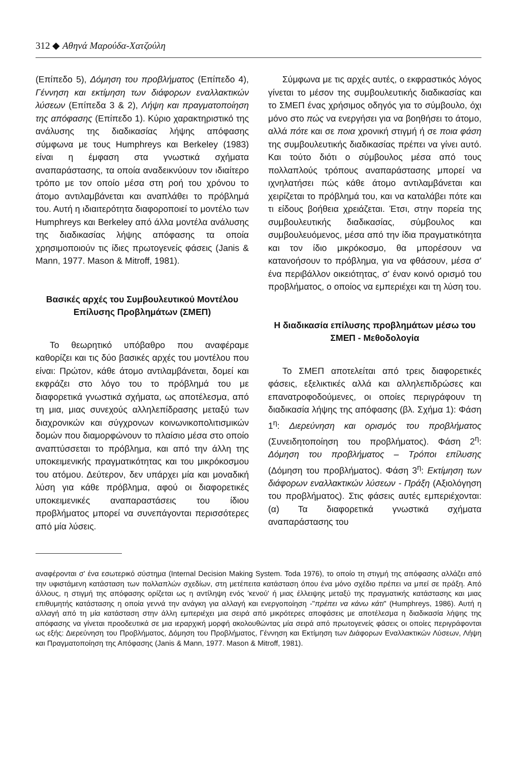312 ◆ Αθηνά Μαρούδα-Χατζούλη
(Επίπεδο 5), Δόμηση του προβλήματος (Επίπεδο 4), Γέννηση και εκτίμηση των διάφορων εναλλακτικών λύσεων (Επίπεδα 3 & 2), Λήψη και πραγματοποίηση της απόφασης (Επίπεδο 1). Κύριο χαρακτηριστικό της ανάλυσης της διαδικασίας λήψης απόφασης σύμφωνα με τους Humphreys και Berkeley (1983) είναι η έμφαση στα γνωστικά σχήματα αναπαράστασης, τα οποία αναδεικνύουν τον ιδιαίτερο τρόπο με τον οποίο μέσα στη ροή του χρόνου το άτομο αντιλαμβάνεται και αναπλάθει το πρόβλημά του. Αυτή η ιδιαιτερότητα διαφοροποιεί το μοντέλο των Humphreys και Berkeley από άλλα μοντέλα ανάλυσης της διαδικασίας λήψης απόφασης τα οποία χρησιμοποιούν τις ίδιες πρωτογενείς φάσεις (Janis & Mann, 1977. Mason & Mitroff, 1981).
Βασικές αρχές του Συμβουλευτικού Μοντέλου Επίλυσης Προβλημάτων (ΣΜΕΠ)
Το θεωρητικό υπόβαθρο που αναφέραμε καθορίζει και τις δύο βασικές αρχές του μοντέλου που είναι: Πρώτον, κάθε άτομο αντιλαμβάνεται, δομεί και εκφράζει στο λόγο του το πρόβλημά του με διαφορετικά γνωστικά σχήματα, ως αποτέλεσμα, από τη μια, μιας συνεχούς αλληλεπίδρασης μεταξύ των διαχρονικών και σύγχρονων κοινωνικοπολιτισμικών δομών που διαμορφώνουν το πλαίσιο μέσα στο οποίο αναπτύσσεται το πρόβλημα, και από την άλλη της υποκειμενικής πραγματικότητας και του μικρόκοσμου του ατόμου. Δεύτερον, δεν υπάρχει μία και μοναδική λύση για κάθε πρόβλημα, αφού οι διαφορετικές υποκειμενικές αναπαραστάσεις του ίδιου προβλήματος μπορεί να συνεπάγονται περισσότερες από μία λύσεις.
Σύμφωνα με τις αρχές αυτές, ο εκφραστικός λόγος γίνεται το μέσον της συμβουλευτικής διαδικασίας και το ΣΜΕΠ ένας χρήσιμος οδηγός για το σύμβουλο, όχι μόνο στο πώς να ενεργήσει για να βοηθήσει το άτομο, αλλά πότε και σε ποια χρονική στιγμή ή σε ποια φάση της συμβουλευτικής διαδικασίας πρέπει να γίνει αυτό. Και τούτο διότι ο σύμβουλος μέσα από τους πολλαπλούς τρόπους αναπαράστασης μπορεί να ιχνηλατήσει πώς κάθε άτομο αντιλαμβάνεται και χειρίζεται το πρόβλημά του, και να καταλάβει πότε και τι είδους βοήθεια χρειάζεται. Έτσι, στην πορεία της συμβουλευτικής διαδικασίας, σύμβουλος και συμβουλευόμενος, μέσα από την ίδια πραγματικότητα και τον ίδιο μικρόκοσμο, θα μπορέσουν να κατανοήσουν το πρόβλημα, για να φθάσουν, μέσα σ' ένα περιβάλλον οικειότητας, σ' έναν κοινό ορισμό του προβλήματος, ο οποίος να εμπεριέχει και τη λύση του.
Η διαδικασία επίλυσης προβλημάτων μέσω του ΣΜΕΠ - Μεθοδολογία
Το ΣΜΕΠ αποτελείται από τρεις διαφορετικές φάσεις, εξελικτικές αλλά και αλληλεπιδρώσες και επανατροφοδούμενες, οι οποίες περιγράφουν τη διαδικασία λήψης της απόφασης (βλ. Σχήμα 1): Φάση 1<sup>η</sup>: Διερεύνηση και ορισμός του προβλήματος (Συνειδητοποίηση του προβλήματος). Φάση 2<sup>η</sup>: Δόμηση του προβλήματος – Τρόποι επίλυσης (Δόμηση του προβλήματος). Φάση 3<sup>η</sup>: Εκτίμηση των διάφορων εναλλακτικών λύσεων - Πράξη (Αξιολόγηση του προβλήματος). Στις φάσεις αυτές εμπεριέχονται: (α) Τα διαφορετικά γνωστικά σχήματα αναπαράστασης του
αναφέρονται σ' ένα εσωτερικό σύστημα (Internal Decision Making System. Toda 1976), το οποίο τη στιγμή της απόφασης αλλάζει από την υφιστάμενη κατάσταση των πολλαπλών σχεδίων, στη μετέπειτα κατάσταση όπου ένα μόνο σχέδιο πρέπει να μπεί σε πράξη. Από άλλους, η στιγμή της απόφασης ορίζεται ως η αντίληψη ενός 'κενού' ή μιας έλλειψης μεταξύ της πραγματικής κατάστασης και μιας επιθυμητής κατάστασης η οποία γεννά την ανάγκη για αλλαγή και ενεργοποίηση -"πρέπει να κάνω κάτι" (Humphreys, 1986). Αυτή η αλλαγή από τη μία κατάσταση στην άλλη εμπεριέχει μια σειρά από μικρότερες αποφάσεις με αποτέλεσμα η διαδικασία λήψης της απόφασης να γίνεται προοδευτικά σε μια ιεραρχική μορφή ακολουθώντας μία σειρά από πρωτογενείς φάσεις οι οποίες περιγράφονται ως εξής: Διερεύνηση του Προβλήματος, Δόμηση του Προβλήματος, Γέννηση και Εκτίμηση των Διάφορων Εναλλακτικών Λύσεων, Λήψη και Πραγματοποίηση της Απόφασης (Janis & Mann, 1977. Mason & Mitroff, 1981).